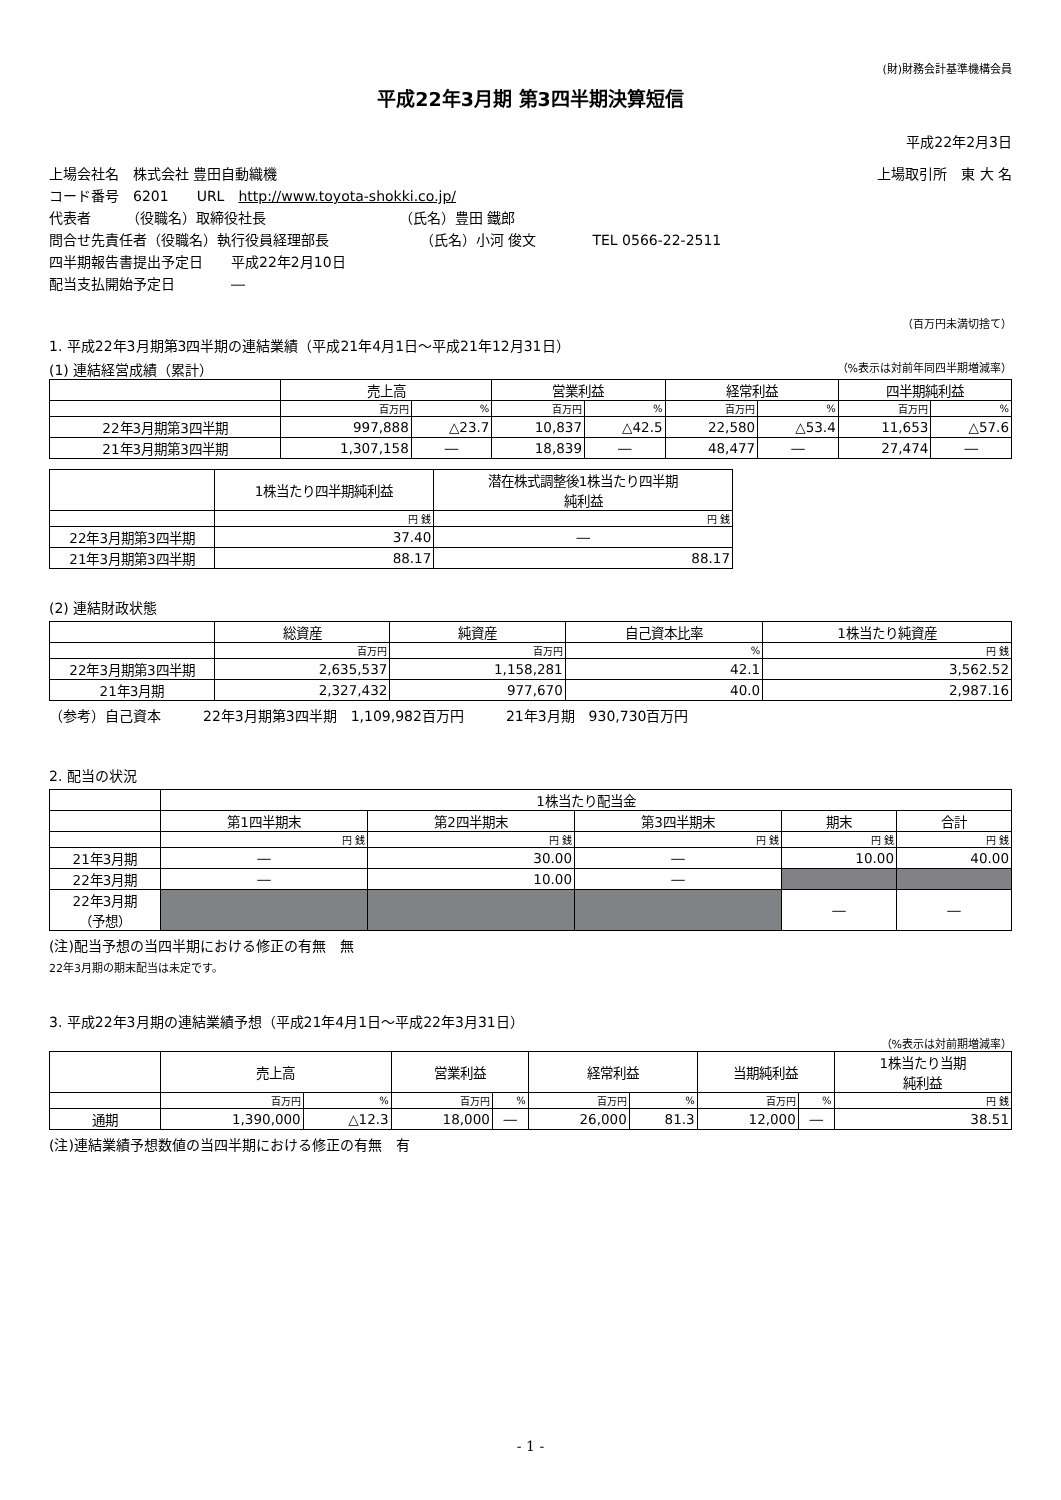(財)財務会計基準機構会員
平成22年3月期 第3四半期決算短信
平成22年2月3日
上場会社名　株式会社 豊田自動織機 上場取引所　東 大 名
コード番号　6201　　URL　http://www.toyota-shokki.co.jp/
代表者　　　（役職名）取締役社長　　　　　　　　　　（氏名）豊田 鐵郎
問合せ先責任者（役職名）執行役員経理部長　　　　　　　（氏名）小河 俊文　　　　TEL 0566-22-2511
四半期報告書提出予定日　　平成22年2月10日
配当支払開始予定日　　　　―
（百万円未満切捨て）
1. 平成22年3月期第3四半期の連結業績（平成21年4月1日～平成21年12月31日）
(1) 連結経営成績（累計） （%表示は対前年同四半期増減率）
| | 売上高 | | 営業利益 | | 経常利益 | | 四半期純利益 | |
| --- | --- | --- | --- | --- | --- | --- | --- | --- |
| | 百万円 | % | 百万円 | % | 百万円 | % | 百万円 | % |
| 22年3月期第3四半期 | 997,888 | △23.7 | 10,837 | △42.5 | 22,580 | △53.4 | 11,653 | △57.6 |
| 21年3月期第3四半期 | 1,307,158 | ― | 18,839 | ― | 48,477 | ― | 27,474 | ― |
| | 1株当たり四半期純利益 | 潜在株式調整後1株当たり四半期 純利益 |
| --- | --- | --- |
| | 円 銭 | 円 銭 |
| 22年3月期第3四半期 | 37.40 | ― |
| 21年3月期第3四半期 | 88.17 | 88.17 |
(2) 連結財政状態
| | 総資産 | 純資産 | 自己資本比率 | 1株当たり純資産 |
| --- | --- | --- | --- | --- |
| | 百万円 | 百万円 | % | 円 銭 |
| 22年3月期第3四半期 | 2,635,537 | 1,158,281 | 42.1 | 3,562.52 |
| 21年3月期 | 2,327,432 | 977,670 | 40.0 | 2,987.16 |
（参考）自己資本　　　22年3月期第3四半期　1,109,982百万円　　　21年3月期　930,730百万円
2. 配当の状況
| | 1株当たり配当金 | | | | |
| --- | --- | --- | --- | --- | --- |
| | 第1四半期末 | 第2四半期末 | 第3四半期末 | 期末 | 合計 |
| | 円 銭 | 円 銭 | 円 銭 | 円 銭 | 円 銭 |
| 21年3月期 | ― | 30.00 | ― | 10.00 | 40.00 |
| 22年3月期 | ― | 10.00 | ― | | |
| 22年3月期 （予想） | | | | ― | ― |
(注)配当予想の当四半期における修正の有無　無
22年3月期の期末配当は未定です。
3. 平成22年3月期の連結業績予想（平成21年4月1日～平成22年3月31日）
（%表示は対前期増減率）
| | 売上高 | | 営業利益 | | 経常利益 | | 当期純利益 | | 1株当たり当期 純利益 |
| --- | --- | --- | --- | --- | --- | --- | --- | --- | --- |
| | 百万円 | % | 百万円 | % | 百万円 | % | 百万円 | % | 円 銭 |
| 通期 | 1,390,000 | △12.3 | 18,000 | ― | 26,000 | 81.3 | 12,000 | ― | 38.51 |
(注)連結業績予想数値の当四半期における修正の有無　有
- 1 -